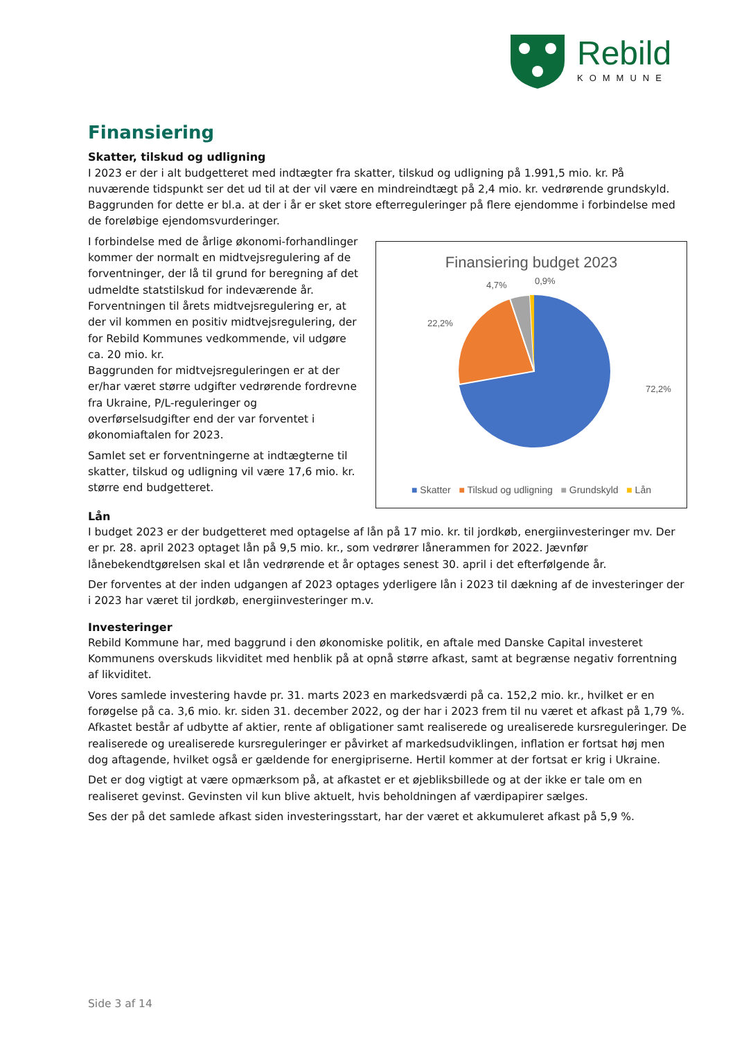Rebild
KOMMUNE
Finansiering
Skatter, tilskud og udligning
I 2023 er der i alt budgetteret med indtægter fra skatter, tilskud og udligning på 1.991,5 mio. kr. På nuværende tidspunkt ser det ud til at der vil være en mindreindtægt på 2,4 mio. kr. vedrørende grundskyld. Baggrunden for dette er bl.a. at der i år er sket store efterreguleringer på flere ejendomme i forbindelse med de foreløbige ejendomsvurderinger.
I forbindelse med de årlige økonomi-forhandlinger kommer der normalt en midtvejsregulering af de forventninger, der lå til grund for beregning af det udmeldte statstilskud for indeværende år.
Forventningen til årets midtvejsregulering er, at der vil kommen en positiv midtvejsregulering, der for Rebild Kommunes vedkommende, vil udgøre ca. 20 mio. kr.
Baggrunden for midtvejsreguleringen er at der er/har været større udgifter vedrørende fordrevne fra Ukraine, P/L-reguleringer og overførselsudgifter end der var forventet i økonomiaftalen for 2023.
Samlet set er forventningerne at indtægterne til skatter, tilskud og udligning vil være 17,6 mio. kr. større end budgetteret.
Finansiering budget 2023
4,7%
0,9%
22,2%
72,2%
■ Skatter ■ Tilskud og udligning ■ Grundskyld ■ Lån
Lån
I budget 2023 er der budgetteret med optagelse af lån på 17 mio. kr. til jordkøb, energiinvesteringer mv. Der er pr. 28. april 2023 optaget lån på 9,5 mio. kr., som vedrører lånerammen for 2022. Jævnfør lånebekendtgørelsen skal et lån vedrørende et år optages senest 30. april i det efterfølgende år.
Der forventes at der inden udgangen af 2023 optages yderligere lån i 2023 til dækning af de investeringer der i 2023 har været til jordkøb, energiinvesteringer m.v.
Investeringer
Rebild Kommune har, med baggrund i den økonomiske politik, en aftale med Danske Capital investeret Kommunens overskuds likviditet med henblik på at opnå større afkast, samt at begrænse negativ forrentning af likviditet.
Vores samlede investering havde pr. 31. marts 2023 en markedsværdi på ca. 152,2 mio. kr., hvilket er en forøgelse på ca. 3,6 mio. kr. siden 31. december 2022, og der har i 2023 frem til nu været et afkast på 1,79 %. Afkastet består af udbytte af aktier, rente af obligationer samt realiserede og urealiserede kursreguleringer. De realiserede og urealiserede kursreguleringer er påvirket af markedsudviklingen, inflation er fortsat høj men dog aftagende, hvilket også er gældende for energipriserne. Hertil kommer at der fortsat er krig i Ukraine.
Det er dog vigtigt at være opmærksom på, at afkastet er et øjebliksbillede og at der ikke er tale om en realiseret gevinst. Gevinsten vil kun blive aktuelt, hvis beholdningen af værdipapirer sælges.
Ses der på det samlede afkast siden investeringsstart, har der været et akkumuleret afkast på 5,9 %.
Side 3 af 14